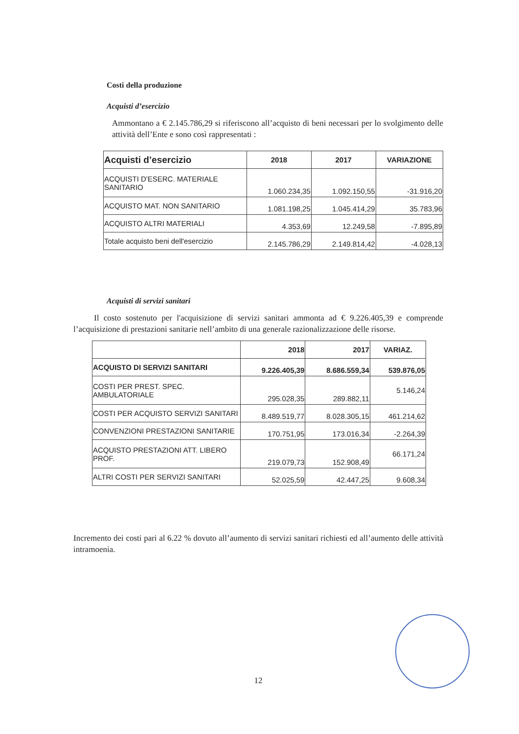Costi della produzione
Acquisti d’esercizio
Ammontano a € 2.145.786,29 si riferiscono all’acquisto di beni necessari per lo svolgimento delle attività dell’Ente e sono così rappresentati :
| Acquisti d’esercizio | 2018 | 2017 | VARIAZIONE |
| --- | --- | --- | --- |
| ACQUISTI D'ESERC. MATERIALE SANITARIO | 1.060.234,35 | 1.092.150,55 | -31.916,20 |
| ACQUISTO MAT. NON SANITARIO | 1.081.198,25 | 1.045.414,29 | 35.783,96 |
| ACQUISTO ALTRI MATERIALI | 4.353,69 | 12.249,58 | -7.895,89 |
| Totale acquisto beni dell'esercizio | 2.145.786,29 | 2.149.814,42 | -4.028,13 |
Acquisti di servizi sanitari
Il costo sostenuto per l'acquisizione di servizi sanitari ammonta ad € 9.226.405,39 e comprende l’acquisizione di prestazioni sanitarie nell’ambito di una generale razionalizzazione delle risorse.
| | 2018 | 2017 | VARIAZ. |
| --- | --- | --- | --- |
| ACQUISTO DI SERVIZI SANITARI | 9.226.405,39 | 8.686.559,34 | 539.876,05 |
| COSTI PER PREST. SPEC. AMBULATORIALE | 295.028,35 | 289.882,11 | 5.146,24 |
| COSTI PER ACQUISTO SERVIZI SANITARI | 8.489.519,77 | 8.028.305,15 | 461.214,62 |
| CONVENZIONI PRESTAZIONI SANITARIE | 170.751,95 | 173.016,34 | -2.264,39 |
| ACQUISTO PRESTAZIONI ATT. LIBERO PROF. | 219.079,73 | 152.908,49 | 66.171,24 |
| ALTRI COSTI PER SERVIZI SANITARI | 52.025,59 | 42.447,25 | 9.608,34 |
Incremento dei costi pari al 6.22 % dovuto all’aumento di servizi sanitari richiesti ed all’aumento delle attività intramoenia.
12